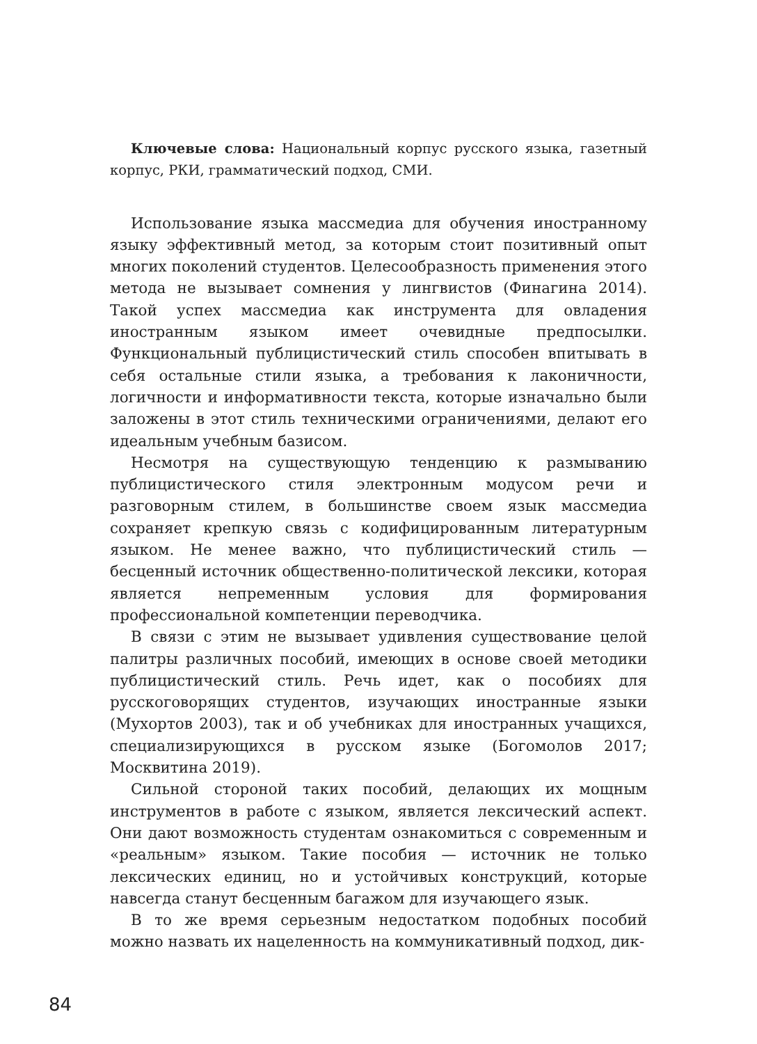Ключевые слова: Национальный корпус русского языка, газетный корпус, РКИ, грамматический подход, СМИ.
Использование языка массмедиа для обучения иностранному языку эффективный метод, за которым стоит позитивный опыт многих поколений студентов. Целесообразность применения этого метода не вызывает сомнения у лингвистов (Финагина 2014). Такой успех массмедиа как инструмента для овладения иностранным языком имеет очевидные предпосылки. Функциональный публицистический стиль способен впитывать в себя остальные стили языка, а требования к лаконичности, логичности и информативности текста, которые изначально были заложены в этот стиль техническими ограничениями, делают его идеальным учебным базисом.
Несмотря на существующую тенденцию к размыванию публицистического стиля электронным модусом речи и разговорным стилем, в большинстве своем язык массмедиа сохраняет крепкую связь с кодифицированным литературным языком. Не менее важно, что публицистический стиль — бесценный источник общественно-политической лексики, которая является непременным условия для формирования профессиональной компетенции переводчика.
В связи с этим не вызывает удивления существование целой палитры различных пособий, имеющих в основе своей методики публицистический стиль. Речь идет, как о пособиях для русскоговорящих студентов, изучающих иностранные языки (Мухортов 2003), так и об учебниках для иностранных учащихся, специализирующихся в русском языке (Богомолов 2017; Москвитина 2019).
Сильной стороной таких пособий, делающих их мощным инструментов в работе с языком, является лексический аспект. Они дают возможность студентам ознакомиться с современным и «реальным» языком. Такие пособия — источник не только лексических единиц, но и устойчивых конструкций, которые навсегда станут бесценным багажом для изучающего язык.
В то же время серьезным недостатком подобных пособий можно назвать их нацеленность на коммуникативный подход, дик-
84